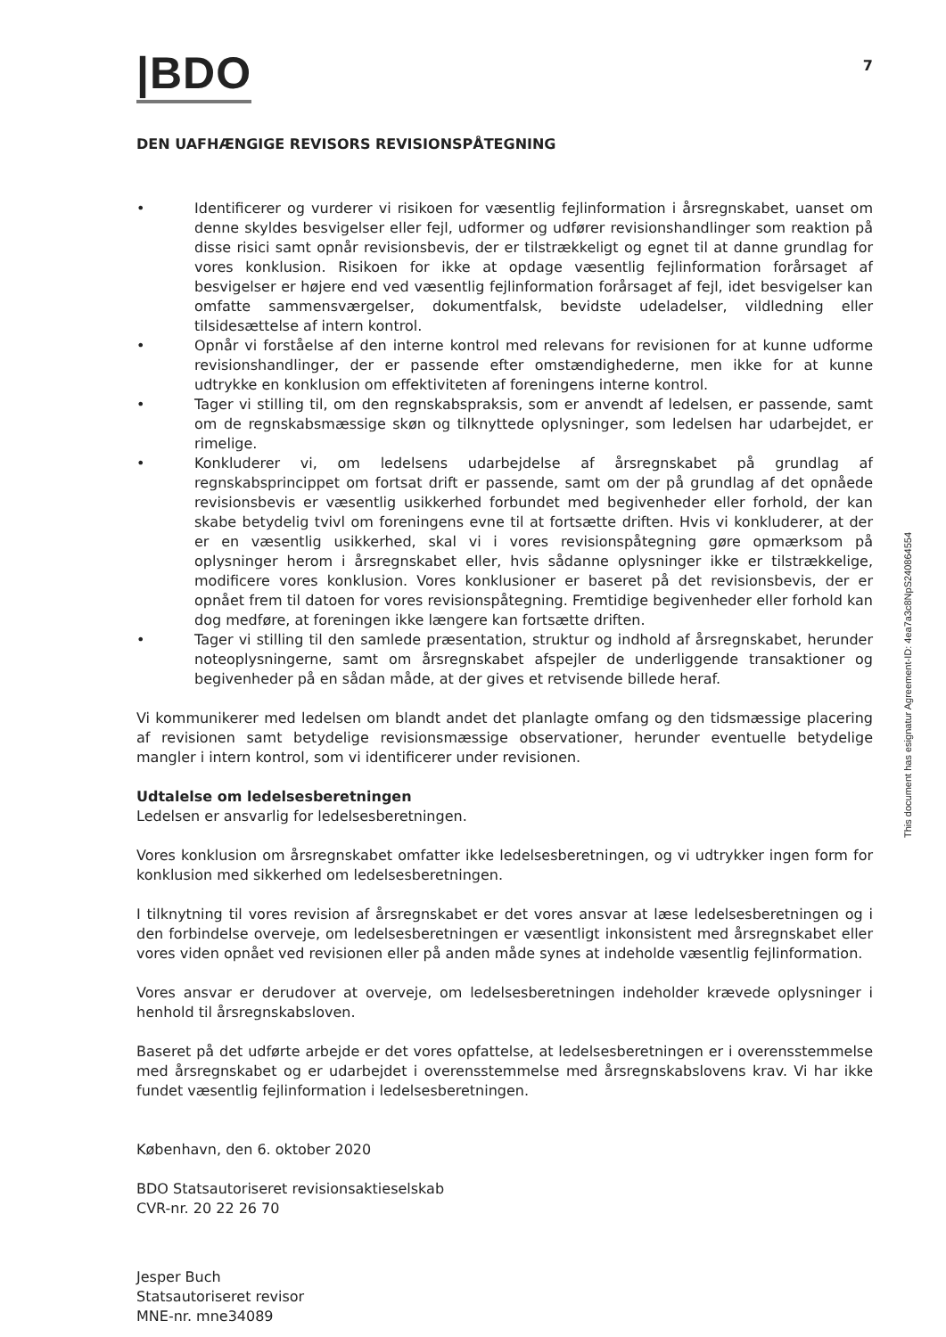|BDO
7
DEN UAFHÆNGIGE REVISORS REVISIONSPÅTEGNING
• Identificerer og vurderer vi risikoen for væsentlig fejlinformation i årsregnskabet, uanset om denne skyldes besvigelser eller fejl, udformer og udfører revisionshandlinger som reaktion på disse risici samt opnår revisionsbevis, der er tilstrækkeligt og egnet til at danne grundlag for vores konklusion. Risikoen for ikke at opdage væsentlig fejlinformation forårsaget af besvigelser er højere end ved væsentlig fejlinformation forårsaget af fejl, idet besvigelser kan omfatte sammensværgelser, dokumentfalsk, bevidste udeladelser, vildledning eller tilsidesættelse af intern kontrol.
• Opnår vi forståelse af den interne kontrol med relevans for revisionen for at kunne udforme revisionshandlinger, der er passende efter omstændighederne, men ikke for at kunne udtrykke en konklusion om effektiviteten af foreningens interne kontrol.
• Tager vi stilling til, om den regnskabspraksis, som er anvendt af ledelsen, er passende, samt om de regnskabsmæssige skøn og tilknyttede oplysninger, som ledelsen har udarbejdet, er rimelige.
• Konkluderer vi, om ledelsens udarbejdelse af årsregnskabet på grundlag af regnskabsprincippet om fortsat drift er passende, samt om der på grundlag af det opnåede revisionsbevis er væsentlig usikkerhed forbundet med begivenheder eller forhold, der kan skabe betydelig tvivl om foreningens evne til at fortsætte driften. Hvis vi konkluderer, at der er en væsentlig usikkerhed, skal vi i vores revisionspåtegning gøre opmærksom på oplysninger herom i årsregnskabet eller, hvis sådanne oplysninger ikke er tilstrækkelige, modificere vores konklusion. Vores konklusioner er baseret på det revisionsbevis, der er opnået frem til datoen for vores revisionspåtegning. Fremtidige begivenheder eller forhold kan dog medføre, at foreningen ikke længere kan fortsætte driften.
• Tager vi stilling til den samlede præsentation, struktur og indhold af årsregnskabet, herunder noteoplysningerne, samt om årsregnskabet afspejler de underliggende transaktioner og begivenheder på en sådan måde, at der gives et retvisende billede heraf.
Vi kommunikerer med ledelsen om blandt andet det planlagte omfang og den tidsmæssige placering af revisionen samt betydelige revisionsmæssige observationer, herunder eventuelle betydelige mangler i intern kontrol, som vi identificerer under revisionen.
Udtalelse om ledelsesberetningen
Ledelsen er ansvarlig for ledelsesberetningen.
Vores konklusion om årsregnskabet omfatter ikke ledelsesberetningen, og vi udtrykker ingen form for konklusion med sikkerhed om ledelsesberetningen.
I tilknytning til vores revision af årsregnskabet er det vores ansvar at læse ledelsesberetningen og i den forbindelse overveje, om ledelsesberetningen er væsentligt inkonsistent med årsregnskabet eller vores viden opnået ved revisionen eller på anden måde synes at indeholde væsentlig fejlinformation.
Vores ansvar er derudover at overveje, om ledelsesberetningen indeholder krævede oplysninger i henhold til årsregnskabsloven.
Baseret på det udførte arbejde er det vores opfattelse, at ledelsesberetningen er i overensstemmelse med årsregnskabet og er udarbejdet i overensstemmelse med årsregnskabslovens krav. Vi har ikke fundet væsentlig fejlinformation i ledelsesberetningen.
København, den 6. oktober 2020
BDO Statsautoriseret revisionsaktieselskab
CVR-nr. 20 22 26 70
Jesper Buch
Statsautoriseret revisor
MNE-nr. mne34089
This document has esignatur Agreement-ID: 4ea7a3c8NpS240864554